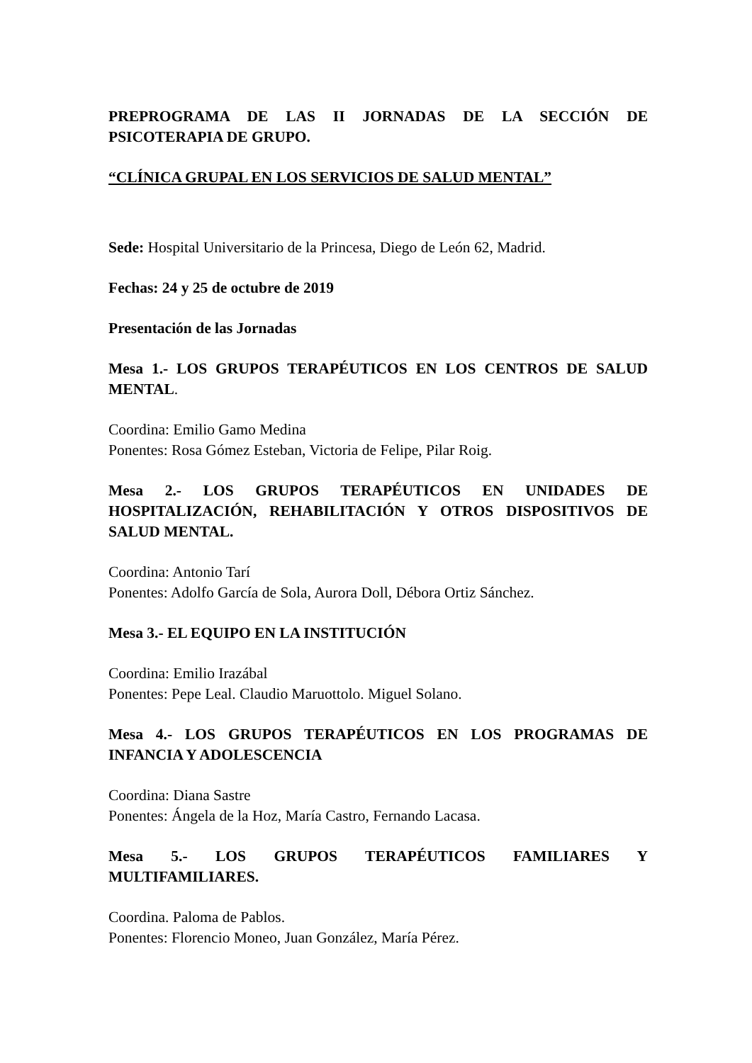PREPROGRAMA DE LAS II JORNADAS DE LA SECCIÓN DE PSICOTERAPIA DE GRUPO.
“CLÍNICA GRUPAL EN LOS SERVICIOS DE SALUD MENTAL”
Sede: Hospital Universitario de la Princesa, Diego de León 62, Madrid.
Fechas: 24 y 25 de octubre de 2019
Presentación de las Jornadas
Mesa 1.- LOS GRUPOS TERAPÉUTICOS EN LOS CENTROS DE SALUD MENTAL.
Coordina: Emilio Gamo Medina
Ponentes: Rosa Gómez Esteban, Victoria de Felipe, Pilar Roig.
Mesa 2.- LOS GRUPOS TERAPÉUTICOS EN UNIDADES DE HOSPITALIZACIÓN, REHABILITACIÓN Y OTROS DISPOSITIVOS DE SALUD MENTAL.
Coordina: Antonio Tarí
Ponentes: Adolfo García de Sola, Aurora Doll, Débora Ortiz Sánchez.
Mesa 3.- EL EQUIPO EN LA INSTITUCIÓN
Coordina: Emilio Irazábal
Ponentes: Pepe Leal. Claudio Maruottolo. Miguel Solano.
Mesa 4.- LOS GRUPOS TERAPÉUTICOS EN LOS PROGRAMAS DE INFANCIA Y ADOLESCENCIA
Coordina: Diana Sastre
Ponentes: Ángela de la Hoz, María Castro, Fernando Lacasa.
Mesa 5.- LOS GRUPOS TERAPÉUTICOS FAMILIARES Y MULTIFAMILIARES.
Coordina. Paloma de Pablos.
Ponentes: Florencio Moneo, Juan González, María Pérez.